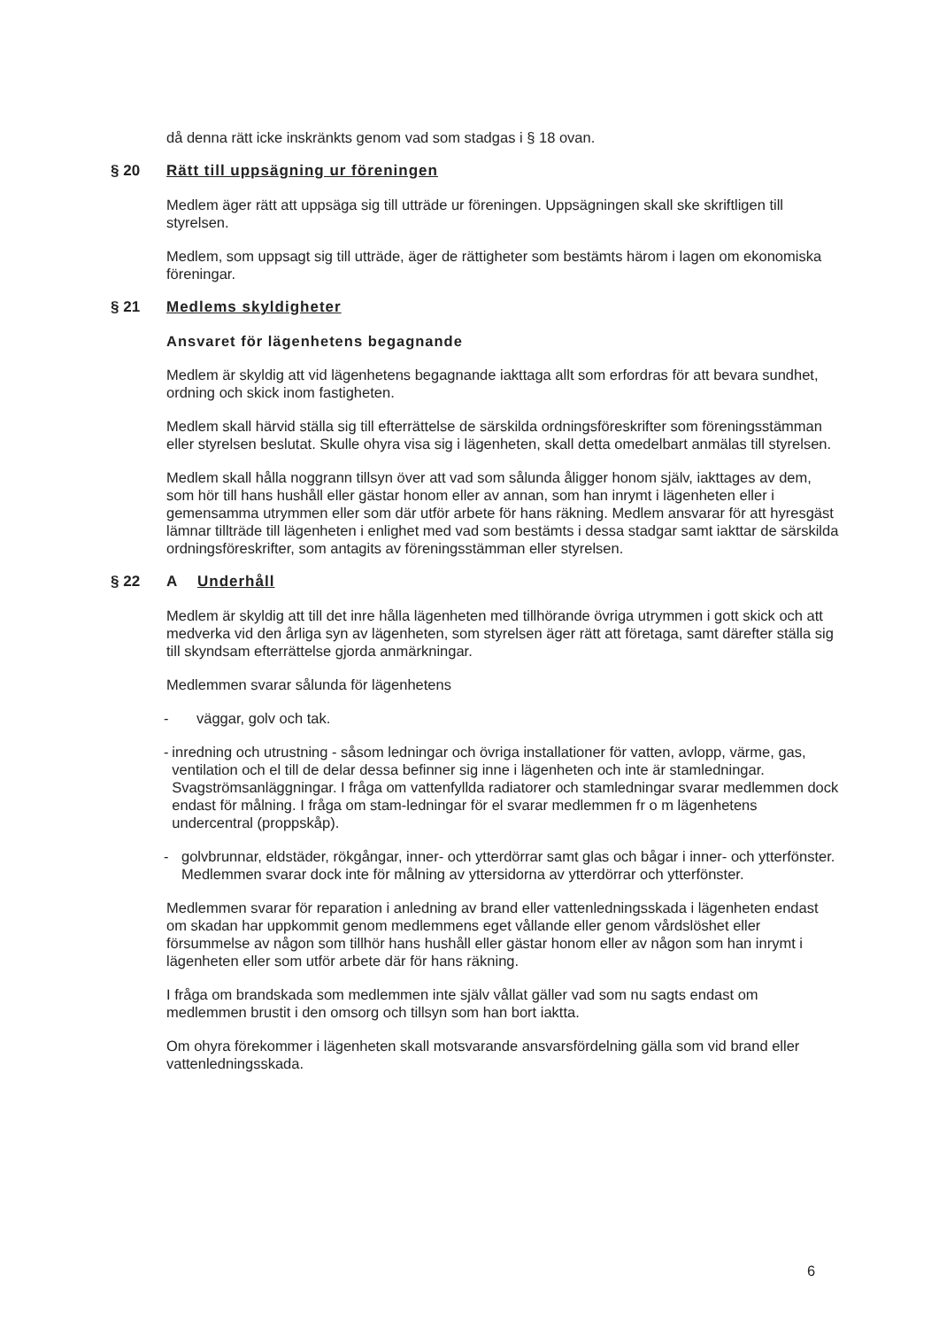då denna rätt icke inskränkts genom vad som stadgas i § 18 ovan.
§ 20 Rätt till uppsägning ur föreningen
Medlem äger rätt att uppsäga sig till utträde ur föreningen. Uppsägningen skall ske skriftligen till styrelsen.
Medlem, som uppsagt sig till utträde, äger de rättigheter som bestämts härom i lagen om ekonomiska föreningar.
§ 21 Medlems skyldigheter
Ansvaret för lägenhetens begagnande
Medlem är skyldig att vid lägenhetens begagnande iakttaga allt som erfordras för att bevara sundhet, ordning och skick inom fastigheten.
Medlem skall härvid ställa sig till efterrättelse de särskilda ordningsföreskrifter som föreningsstämman eller styrelsen beslutat. Skulle ohyra visa sig i lägenheten, skall detta omedelbart anmälas till styrelsen.
Medlem skall hålla noggrann tillsyn över att vad som sålunda åligger honom själv, iakttages av dem, som hör till hans hushåll eller gästar honom eller av annan, som han inrymt i lägenheten eller i gemensamma utrymmen eller som där utför arbete för hans räkning. Medlem ansvarar för att hyresgäst lämnar tillträde till lägenheten i enlighet med vad som bestämts i dessa stadgar samt iakttar de särskilda ordningsföreskrifter, som antagits av föreningsstämman eller styrelsen.
§ 22 A Underhåll
Medlem är skyldig att till det inre hålla lägenheten med tillhörande övriga utrymmen i gott skick och att medverka vid den årliga syn av lägenheten, som styrelsen äger rätt att företaga, samt därefter ställa sig till skyndsam efterrättelse gjorda anmärkningar.
Medlemmen svarar sålunda för lägenhetens
- väggar, golv och tak.
- inredning och utrustning - såsom ledningar och övriga installationer för vatten, avlopp, värme, gas, ventilation och el till de delar dessa befinner sig inne i lägenheten och inte är stamledningar. Svagströmsanläggningar. I fråga om vattenfyllda radiatorer och stamledningar svarar medlemmen dock endast för målning. I fråga om stam-ledningar för el svarar medlemmen fr o m lägenhetens undercentral (proppskåp).
- golvbrunnar, eldstäder, rökgångar, inner- och ytterdörrar samt glas och bågar i inner- och ytterfönster. Medlemmen svarar dock inte för målning av yttersidorna av ytterdörrar och ytterfönster.
Medlemmen svarar för reparation i anledning av brand eller vattenledningsskada i lägenheten endast om skadan har uppkommit genom medlemmens eget vållande eller genom vårdslöshet eller försummelse av någon som tillhör hans hushåll eller gästar honom eller av någon som han inrymt i lägenheten eller som utför arbete där för hans räkning.
I fråga om brandskada som medlemmen inte själv vållat gäller vad som nu sagts endast om medlemmen brustit i den omsorg och tillsyn som han bort iaktta.
Om ohyra förekommer i lägenheten skall motsvarande ansvarsfördelning gälla som vid brand eller vattenledningsskada.
6